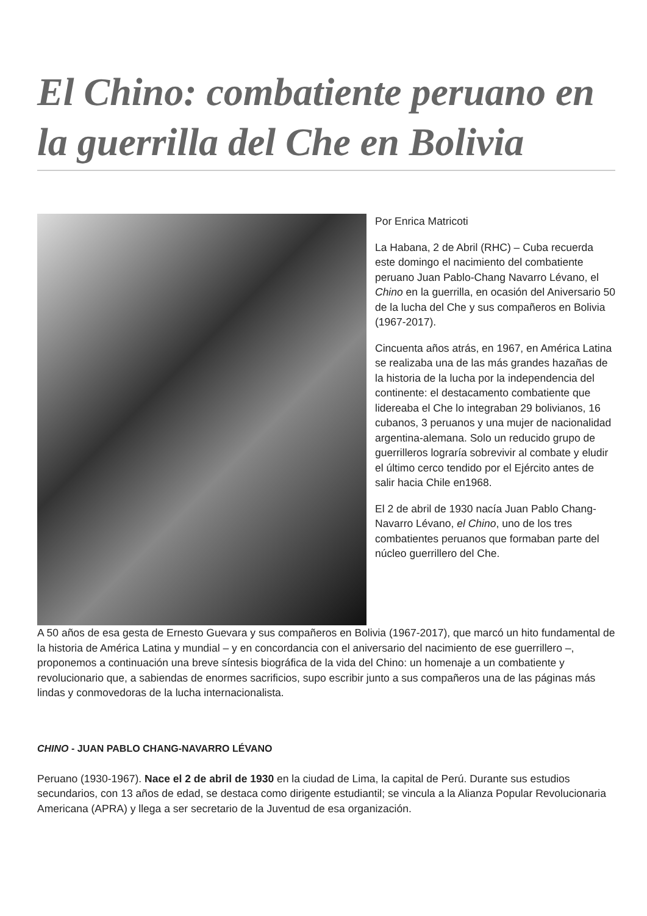El Chino: combatiente peruano en la guerrilla del Che en Bolivia
Por Enrica Matricoti
La Habana, 2 de Abril (RHC) – Cuba recuerda este domingo el nacimiento del combatiente peruano Juan Pablo-Chang Navarro Lévano, el Chino en la guerrilla, en ocasión del Aniversario 50 de la lucha del Che y sus compañeros en Bolivia (1967-2017).
Cincuenta años atrás, en 1967, en América Latina se realizaba una de las más grandes hazañas de la historia de la lucha por la independencia del continente: el destacamento combatiente que lidereaba el Che lo integraban 29 bolivianos, 16 cubanos, 3 peruanos y una mujer de nacionalidad argentina-alemana. Solo un reducido grupo de guerrilleros lograría sobrevivir al combate y eludir el último cerco tendido por el Ejército antes de salir hacia Chile en1968.
El 2 de abril de 1930 nacía Juan Pablo Chang-Navarro Lévano, el Chino, uno de los tres combatientes peruanos que formaban parte del núcleo guerrillero del Che.
A 50 años de esa gesta de Ernesto Guevara y sus compañeros en Bolivia (1967-2017), que marcó un hito fundamental de la historia de América Latina y mundial – y en concordancia con el aniversario del nacimiento de ese guerrillero –, proponemos a continuación una breve síntesis biográfica de la vida del Chino: un homenaje a un combatiente y revolucionario que, a sabiendas de enormes sacrificios, supo escribir junto a sus compañeros una de las páginas más lindas y conmovedoras de la lucha internacionalista.
CHINO - JUAN PABLO CHANG-NAVARRO LÉVANO
Peruano (1930-1967). Nace el 2 de abril de 1930 en la ciudad de Lima, la capital de Perú. Durante sus estudios secundarios, con 13 años de edad, se destaca como dirigente estudiantil; se vincula a la Alianza Popular Revolucionaria Americana (APRA) y llega a ser secretario de la Juventud de esa organización.